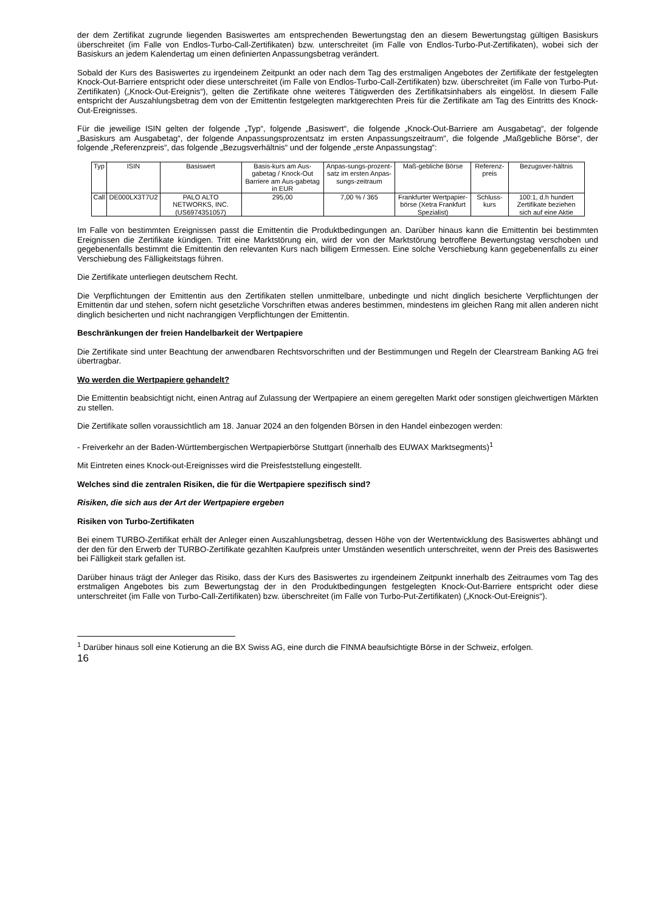der dem Zertifikat zugrunde liegenden Basiswertes am entsprechenden Bewertungstag den an diesem Bewertungstag gültigen Basiskurs überschreitet (im Falle von Endlos-Turbo-Call-Zertifikaten) bzw. unterschreitet (im Falle von Endlos-Turbo-Put-Zertifikaten), wobei sich der Basiskurs an jedem Kalendertag um einen definierten Anpassungsbetrag verändert.
Sobald der Kurs des Basiswertes zu irgendeinem Zeitpunkt an oder nach dem Tag des erstmaligen Angebotes der Zertifikate der festgelegten Knock-Out-Barriere entspricht oder diese unterschreitet (im Falle von Endlos-Turbo-Call-Zertifikaten) bzw. überschreitet (im Falle von Turbo-Put-Zertifikaten) („Knock-Out-Ereignis“), gelten die Zertifikate ohne weiteres Tätigwerden des Zertifikatsinhabers als eingelöst. In diesem Falle entspricht der Auszahlungsbetrag dem von der Emittentin festgelegten marktgerechten Preis für die Zertifikate am Tag des Eintritts des Knock-Out-Ereignisses.
Für die jeweilige ISIN gelten der folgende „Typ“, folgende „Basiswert“, die folgende „Knock-Out-Barriere am Ausgabetag“, der folgende „Basiskurs am Ausgabetag“, der folgende Anpassungsprozentsatz im ersten Anpassungszeitraum“, die folgende „Maßgebliche Börse“, der folgende „Referenzpreis“, das folgende „Bezugsverhältnis“ und der folgende „erste Anpassungstag“:
| Typ | ISIN | Basiswert | Basis-kurs am Aus-gabetag / Knock-Out Barriere am Aus-gabetag in EUR | Anpas-sungs-prozent-satz im ersten Anpas-sungs-zeitraum | Maß-gebliche Börse | Referenz-preis | Bezugsver-hältnis |
| --- | --- | --- | --- | --- | --- | --- | --- |
| Call | DE000LX3T7U2 | PALO ALTO NETWORKS, INC. (US6974351057) | 295,00 | 7,00 % / 365 | Frankfurter Wertpapier-börse (Xetra Frankfurt Spezialist) | Schluss-kurs | 100:1, d.h hundert Zertifikate beziehen sich auf eine Aktie |
Im Falle von bestimmten Ereignissen passt die Emittentin die Produktbedingungen an. Darüber hinaus kann die Emittentin bei bestimmten Ereignissen die Zertifikate kündigen. Tritt eine Marktstörung ein, wird der von der Marktstörung betroffene Bewertungstag verschoben und gegebenenfalls bestimmt die Emittentin den relevanten Kurs nach billigem Ermessen. Eine solche Verschiebung kann gegebenenfalls zu einer Verschiebung des Fälligkeitstags führen.
Die Zertifikate unterliegen deutschem Recht.
Die Verpflichtungen der Emittentin aus den Zertifikaten stellen unmittelbare, unbedingte und nicht dinglich besicherte Verpflichtungen der Emittentin dar und stehen, sofern nicht gesetzliche Vorschriften etwas anderes bestimmen, mindestens im gleichen Rang mit allen anderen nicht dinglich besicherten und nicht nachrangigen Verpflichtungen der Emittentin.
Beschränkungen der freien Handelbarkeit der Wertpapiere
Die Zertifikate sind unter Beachtung der anwendbaren Rechtsvorschriften und der Bestimmungen und Regeln der Clearstream Banking AG frei übertragbar.
Wo werden die Wertpapiere gehandelt?
Die Emittentin beabsichtigt nicht, einen Antrag auf Zulassung der Wertpapiere an einem geregelten Markt oder sonstigen gleichwertigen Märkten zu stellen.
Die Zertifikate sollen voraussichtlich am 18. Januar 2024 an den folgenden Börsen in den Handel einbezogen werden:
- Freiverkehr an der Baden-Württembergischen Wertpapierbörse Stuttgart (innerhalb des EUWAX Marktsegments)<sup>1</sup>
Mit Eintreten eines Knock-out-Ereignisses wird die Preisfeststellung eingestellt.
Welches sind die zentralen Risiken, die für die Wertpapiere spezifisch sind?
Risiken, die sich aus der Art der Wertpapiere ergeben
Risiken von Turbo-Zertifikaten
Bei einem TURBO-Zertifikat erhält der Anleger einen Auszahlungsbetrag, dessen Höhe von der Wertentwicklung des Basiswertes abhängt und der den für den Erwerb der TURBO-Zertifikate gezahlten Kaufpreis unter Umständen wesentlich unterschreitet, wenn der Preis des Basiswertes bei Fälligkeit stark gefallen ist.
Darüber hinaus trägt der Anleger das Risiko, dass der Kurs des Basiswertes zu irgendeinem Zeitpunkt innerhalb des Zeitraumes vom Tag des erstmaligen Angebotes bis zum Bewertungstag der in den Produktbedingungen festgelegten Knock-Out-Barriere entspricht oder diese unterschreitet (im Falle von Turbo-Call-Zertifikaten) bzw. überschreitet (im Falle von Turbo-Put-Zertifikaten) („Knock-Out-Ereignis“).
<sup>1</sup> Darüber hinaus soll eine Kotierung an die BX Swiss AG, eine durch die FINMA beaufsichtigte Börse in der Schweiz, erfolgen.
16